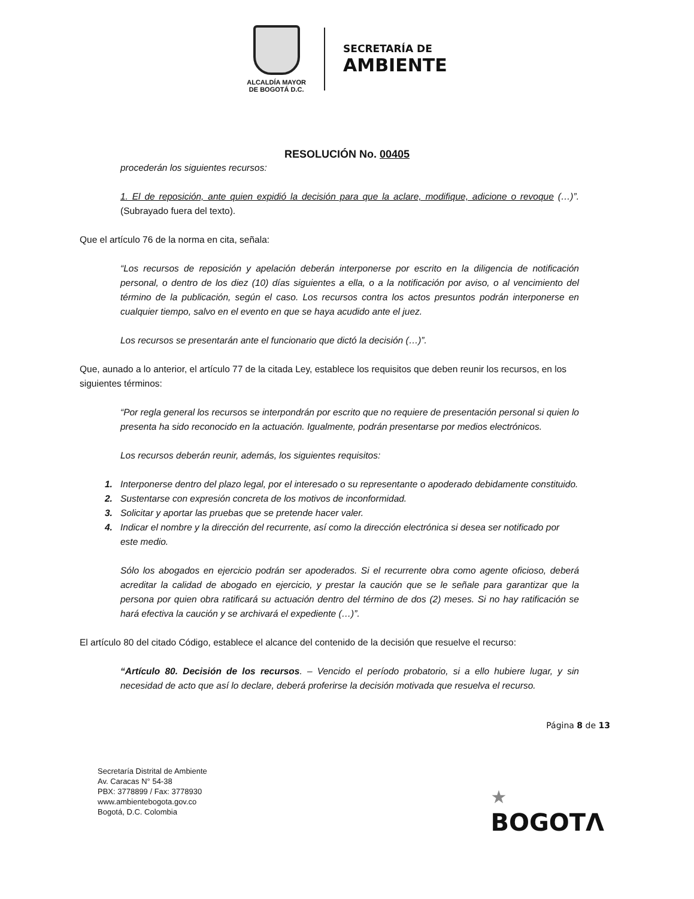ALCALDÍA MAYOR
DE BOGOTÁ D.C.
SECRETARÍA DE
AMBIENTE
RESOLUCIÓN No. 00405
procederán los siguientes recursos:
1. El de reposición, ante quien expidió la decisión para que la aclare, modifique, adicione o revoque (…)”. (Subrayado fuera del texto).
Que el artículo 76 de la norma en cita, señala:
“Los recursos de reposición y apelación deberán interponerse por escrito en la diligencia de notificación personal, o dentro de los diez (10) días siguientes a ella, o a la notificación por aviso, o al vencimiento del término de la publicación, según el caso. Los recursos contra los actos presuntos podrán interponerse en cualquier tiempo, salvo en el evento en que se haya acudido ante el juez.
Los recursos se presentarán ante el funcionario que dictó la decisión (…)”.
Que, aunado a lo anterior, el artículo 77 de la citada Ley, establece los requisitos que deben reunir los recursos, en los siguientes términos:
“Por regla general los recursos se interpondrán por escrito que no requiere de presentación personal si quien lo presenta ha sido reconocido en la actuación. Igualmente, podrán presentarse por medios electrónicos.
Los recursos deberán reunir, además, los siguientes requisitos:
1. Interponerse dentro del plazo legal, por el interesado o su representante o apoderado debidamente constituido.
2. Sustentarse con expresión concreta de los motivos de inconformidad.
3. Solicitar y aportar las pruebas que se pretende hacer valer.
4. Indicar el nombre y la dirección del recurrente, así como la dirección electrónica si desea ser notificado por este medio.
Sólo los abogados en ejercicio podrán ser apoderados. Si el recurrente obra como agente oficioso, deberá acreditar la calidad de abogado en ejercicio, y prestar la caución que se le señale para garantizar que la persona por quien obra ratificará su actuación dentro del término de dos (2) meses. Si no hay ratificación se hará efectiva la caución y se archivará el expediente (…)”.
El artículo 80 del citado Código, establece el alcance del contenido de la decisión que resuelve el recurso:
“Artículo 80. Decisión de los recursos. – Vencido el período probatorio, si a ello hubiere lugar, y sin necesidad de acto que así lo declare, deberá proferirse la decisión motivada que resuelva el recurso.
Página 8 de 13
Secretaría Distrital de Ambiente
Av. Caracas N° 54-38
PBX: 3778899 / Fax: 3778930
www.ambientebogota.gov.co
Bogotá, D.C. Colombia
★
BOGOTΛ